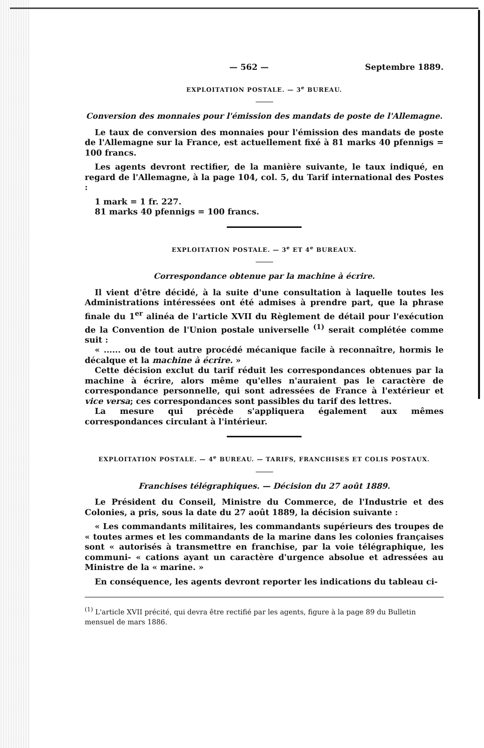— 562 — Septembre 1889.
EXPLOITATION POSTALE. — 3<sup>e</sup> BUREAU.
Conversion des monnaies pour l'émission des mandats de poste de l'Allemagne.
Le taux de conversion des monnaies pour l'émission des mandats de poste de l'Allemagne sur la France, est actuellement fixé à 81 marks 40 pfennigs = 100 francs.
Les agents devront rectifier, de la manière suivante, le taux indiqué, en regard de l'Allemagne, à la page 104, col. 5, du Tarif international des Postes :
1 mark = 1 fr. 227.
81 marks 40 pfennigs = 100 francs.
EXPLOITATION POSTALE. — 3<sup>e</sup> ET 4<sup>e</sup> BUREAUX.
Correspondance obtenue par la machine à écrire.
Il vient d'être décidé, à la suite d'une consultation à laquelle toutes les Administrations intéressées ont été admises à prendre part, que la phrase finale du 1<sup>er</sup> alinéa de l'article XVII du Règlement de détail pour l'exécution de la Convention de l'Union postale universelle <sup>(1)</sup> serait complétée comme suit :
« ...... ou de tout autre procédé mécanique facile à reconnaître, hormis le décalque et la machine à écrire. »
Cette décision exclut du tarif réduit les correspondances obtenues par la machine à écrire, alors même qu'elles n'auraient pas le caractère de correspondance personnelle, qui sont adressées de France à l'extérieur et vice versa; ces correspondances sont passibles du tarif des lettres.
La mesure qui précède s'appliquera également aux mêmes correspondances circulant à l'intérieur.
EXPLOITATION POSTALE. — 4<sup>e</sup> BUREAU. — TARIFS, FRANCHISES ET COLIS POSTAUX.
Franchises télégraphiques. — Décision du 27 août 1889.
Le Président du Conseil, Ministre du Commerce, de l'Industrie et des Colonies, a pris, sous la date du 27 août 1889, la décision suivante :
« Les commandants militaires, les commandants supérieurs des troupes de « toutes armes et les commandants de la marine dans les colonies françaises sont « autorisés à transmettre en franchise, par la voie télégraphique, les communi- « cations ayant un caractère d'urgence absolue et adressées au Ministre de la « marine. »
En conséquence, les agents devront reporter les indications du tableau ci-
<sup>(1)</sup> L'article XVII précité, qui devra être rectifié par les agents, figure à la page 89 du Bulletin mensuel de mars 1886.